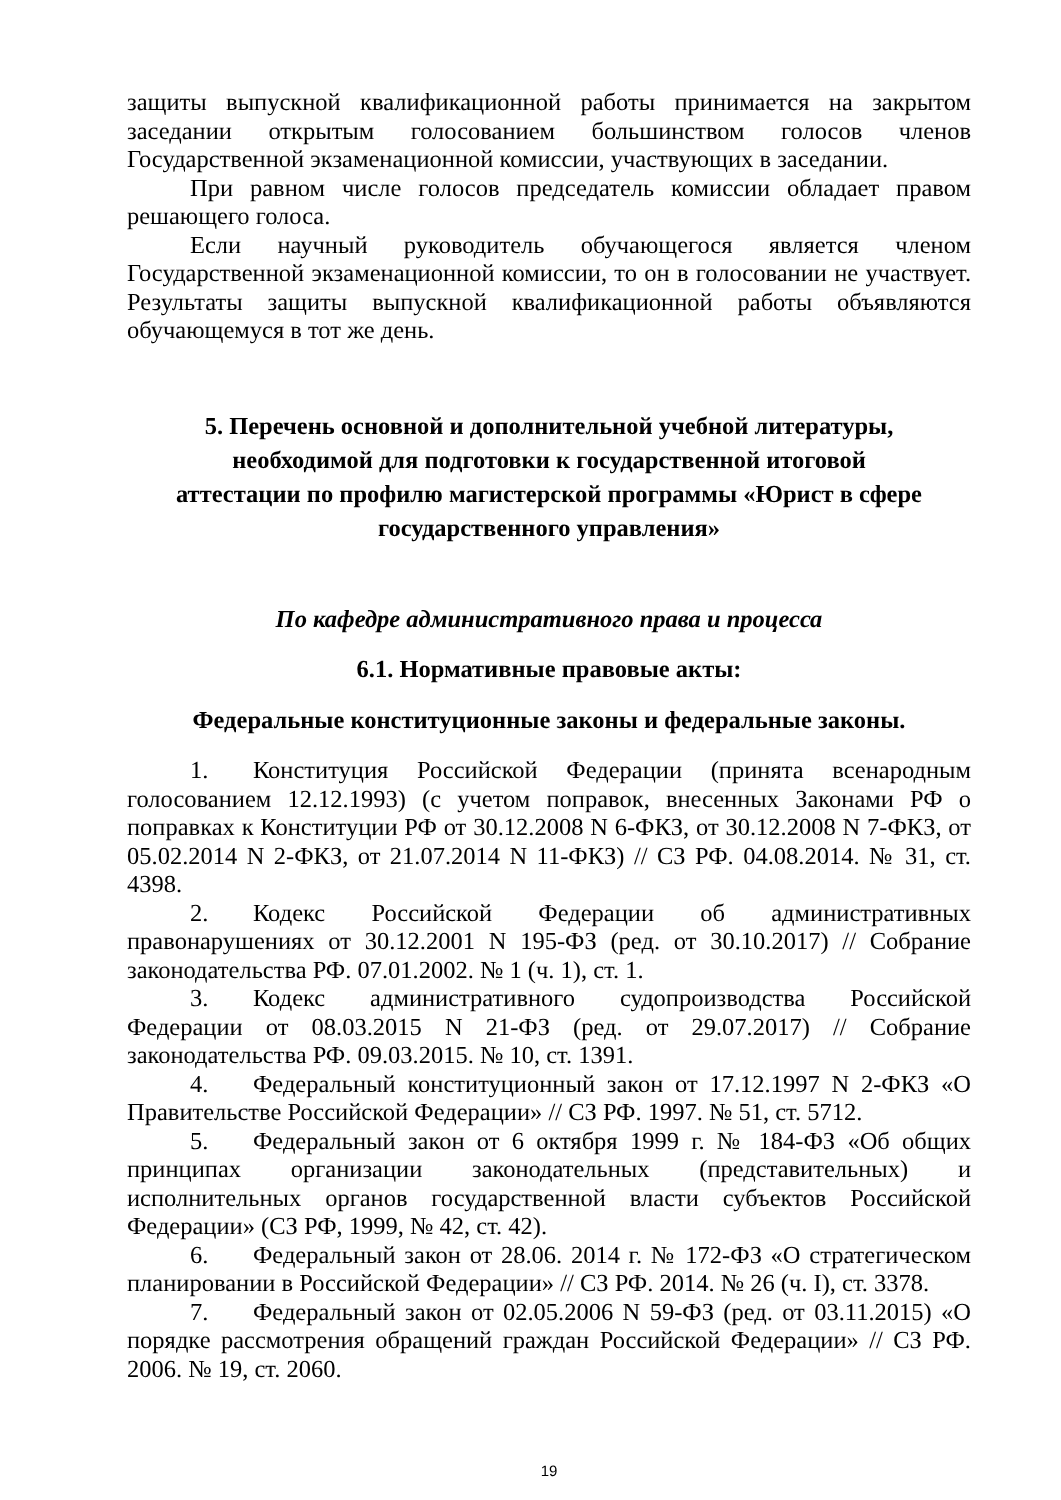защиты выпускной квалификационной работы принимается на закрытом заседании открытым голосованием большинством голосов членов Государственной экзаменационной комиссии, участвующих в заседании.
При равном числе голосов председатель комиссии обладает правом решающего голоса.
Если научный руководитель обучающегося является членом Государственной экзаменационной комиссии, то он в голосовании не участвует. Результаты защиты выпускной квалификационной работы объявляются обучающемуся в тот же день.
5. Перечень основной и дополнительной учебной литературы,
необходимой для подготовки к государственной итоговой
аттестации по профилю магистерской программы «Юрист в сфере
государственного управления»
По кафедре административного права и процесса
6.1. Нормативные правовые акты:
Федеральные конституционные законы и федеральные законы.
1. Конституция Российской Федерации (принята всенародным голосованием 12.12.1993) (с учетом поправок, внесенных Законами РФ о поправках к Конституции РФ от 30.12.2008 N 6-ФКЗ, от 30.12.2008 N 7-ФКЗ, от 05.02.2014 N 2-ФКЗ, от 21.07.2014 N 11-ФКЗ) // СЗ РФ. 04.08.2014. № 31, ст. 4398.
2. Кодекс Российской Федерации об административных правонарушениях от 30.12.2001 N 195-ФЗ (ред. от 30.10.2017) // Собрание законодательства РФ. 07.01.2002. № 1 (ч. 1), ст. 1.
3. Кодекс административного судопроизводства Российской Федерации от 08.03.2015 N 21-ФЗ (ред. от 29.07.2017) // Собрание законодательства РФ. 09.03.2015. № 10, ст. 1391.
4. Федеральный конституционный закон от 17.12.1997 N 2-ФКЗ «О Правительстве Российской Федерации» // СЗ РФ. 1997. № 51, ст. 5712.
5. Федеральный закон от 6 октября 1999 г. № 184-ФЗ «Об общих принципах организации законодательных (представительных) и исполнительных органов государственной власти субъектов Российской Федерации» (СЗ РФ, 1999, № 42, ст. 42).
6. Федеральный закон от 28.06. 2014 г. № 172-ФЗ «О стратегическом планировании в Российской Федерации» // СЗ РФ. 2014. № 26 (ч. I), ст. 3378.
7. Федеральный закон от 02.05.2006 N 59-ФЗ (ред. от 03.11.2015) «О порядке рассмотрения обращений граждан Российской Федерации» // СЗ РФ. 2006. № 19, ст. 2060.
19